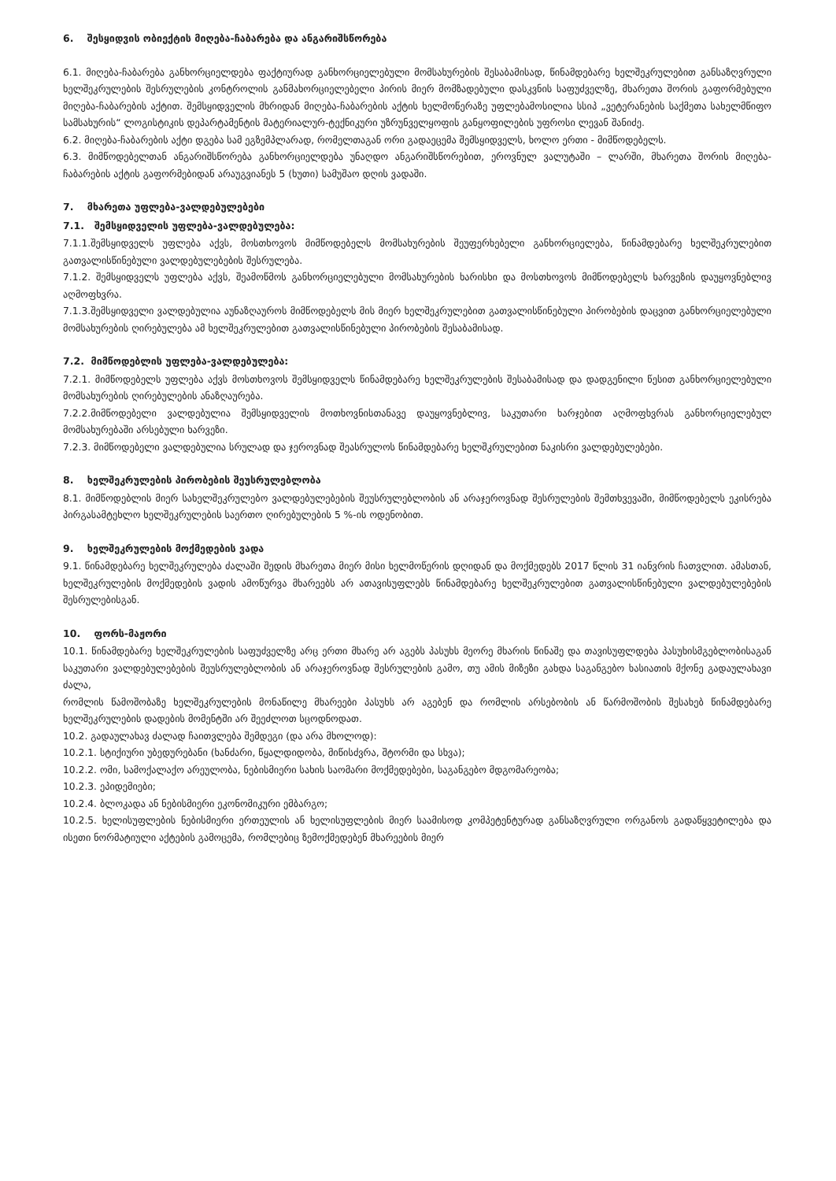6. შესყიდვის ობიექტის მიღება-ჩაბარება და ანგარიშსწორება
6.1. მიღება-ჩაბარება განხორციელდება ფაქტიურად განხორციელებული მომსახურების შესაბამისად, წინამდებარე ხელშეკრულებით განსაზღვრული ხელშეკრულების შესრულების კონტროლის განმახორციელებელი პირის მიერ მომზადებული დასკვნის საფუძველზე, მხარეთა შორის გაფორმებული მიღება-ჩაბარების აქტით. შემსყიდველის მხრიდან მიღება-ჩაბარების აქტის ხელმოწერაზე უფლებამოსილია სსიპ „ვეტერანების საქმეთა სახელმწიფო სამსახურის“ ლოგისტიკის დეპარტამენტის მატერიალურ-ტექნიკური უზრუნველყოფის განყოფილების უფროსი ლევან შანიძე.
6.2. მიღება-ჩაბარების აქტი დგება სამ ეგზემპლარად, რომელთაგან ორი გადაეცემა შემსყიდველს, ხოლო ერთი - მიმწოდებელს.
6.3. მიმწოდებელთან ანგარიშსწორება განხორციელდება უნაღდო ანგარიშსწორებით, ეროვნულ ვალუტაში – ლარში, მხარეთა შორის მიღება-ჩაბარების აქტის გაფორმებიდან არაუგვიანეს 5 (ხუთი) სამუშაო დღის ვადაში.
7. მხარეთა უფლება-ვალდებულებები
7.1. შემსყიდველის უფლება-ვალდებულება:
7.1.1.შემსყიდველს უფლება აქვს, მოსთხოვოს მიმწოდებელს მომსახურების შეუფერხებელი განხორციელება, წინამდებარე ხელშეკრულებით გათვალისწინებული ვალდებულებების შესრულება.
7.1.2. შემსყიდველს უფლება აქვს, შეამოწმოს განხორციელებული მომსახურების ხარისხი და მოსთხოვოს მიმწოდებელს ხარვეზის დაუყოვნებლივ აღმოფხვრა.
7.1.3.შემსყიდველი ვალდებულია აუნაზღაუროს მიმწოდებელს მის მიერ ხელშეკრულებით გათვალისწინებული პირობების დაცვით განხორციელებული მომსახურების ღირებულება ამ ხელშეკრულებით გათვალისწინებული პირობების შესაბამისად.
7.2. მიმწოდებლის უფლება-ვალდებულება:
7.2.1. მიმწოდებელს უფლება აქვს მოსთხოვოს შემსყიდველს წინამდებარე ხელშეკრულების შესაბამისად და დადგენილი წესით განხორციელებული მომსახურების ღირებულების ანაზღაურება.
7.2.2.მიმწოდებელი ვალდებულია შემსყიდველის მოთხოვნისთანავე დაუყოვნებლივ, საკუთარი ხარჯებით აღმოფხვრას განხორციელებულ მომსახურებაში არსებული ხარვეზი.
7.2.3. მიმწოდებელი ვალდებულია სრულად და ჯეროვნად შეასრულოს წინამდებარე ხელშკრულებით ნაკისრი ვალდებულებები.
8. ხელშეკრულების პირობების შეუსრულებლობა
8.1. მიმწოდებლის მიერ სახელშეკრულებო ვალდებულებების შეუსრულებლობის ან არაჯეროვნად შესრულების შემთხვევაში, მიმწოდებელს ეკისრება პირგასამტეხლო ხელშეკრულების საერთო ღირებულების 5 %-ის ოდენობით.
9. ხელშეკრულების მოქმედების ვადა
9.1. წინამდებარე ხელშეკრულება ძალაში შედის მხარეთა მიერ მისი ხელმოწერის დღიდან და მოქმედებს 2017 წლის 31 იანვრის ჩათვლით. ამასთან, ხელშეკრულების მოქმედების ვადის ამოწურვა მხარეებს არ ათავისუფლებს წინამდებარე ხელშეკრულებით გათვალისწინებული ვალდებულებების შესრულებისგან.
10. ფორს-მაჟორი
10.1. წინამდებარე ხელშეკრულების საფუძველზე არც ერთი მხარე არ აგებს პასუხს მეორე მხარის წინაშე და თავისუფლდება პასუხისმგებლობისაგან საკუთარი ვალდებულებების შეუსრულებლობის ან არაჯეროვნად შესრულების გამო, თუ ამის მიზეზი გახდა საგანგებო ხასიათის მქონე გადაულახავი ძალა,
რომლის წამოშობაზე ხელშეკრულების მონაწილე მხარეები პასუხს არ აგებენ და რომლის არსებობის ან წარმოშობის შესახებ წინამდებარე ხელშეკრულების დადების მომენტში არ შეეძლოთ სცოდნოდათ.
10.2. გადაულახავ ძალად ჩაითვლება შემდეგი (და არა მხოლოდ):
10.2.1. სტიქიური უბედურებანი (ხანძარი, წყალდიდობა, მიწისძვრა, შტორმი და სხვა);
10.2.2. ომი, სამოქალაქო არეულობა, ნებისმიერი სახის საომარი მოქმედებები, საგანგებო მდგომარეობა;
10.2.3. ეპიდემიები;
10.2.4. ბლოკადა ან ნებისმიერი ეკონომიკური ემბარგო;
10.2.5. ხელისუფლების ნებისმიერი ერთეულის ან ხელისუფლების მიერ საამისოდ კომპეტენტურად განსაზღვრული ორგანოს გადაწყვეტილება და ისეთი ნორმატიული აქტების გამოცემა, რომლებიც ზემოქმედებენ მხარეების მიერ